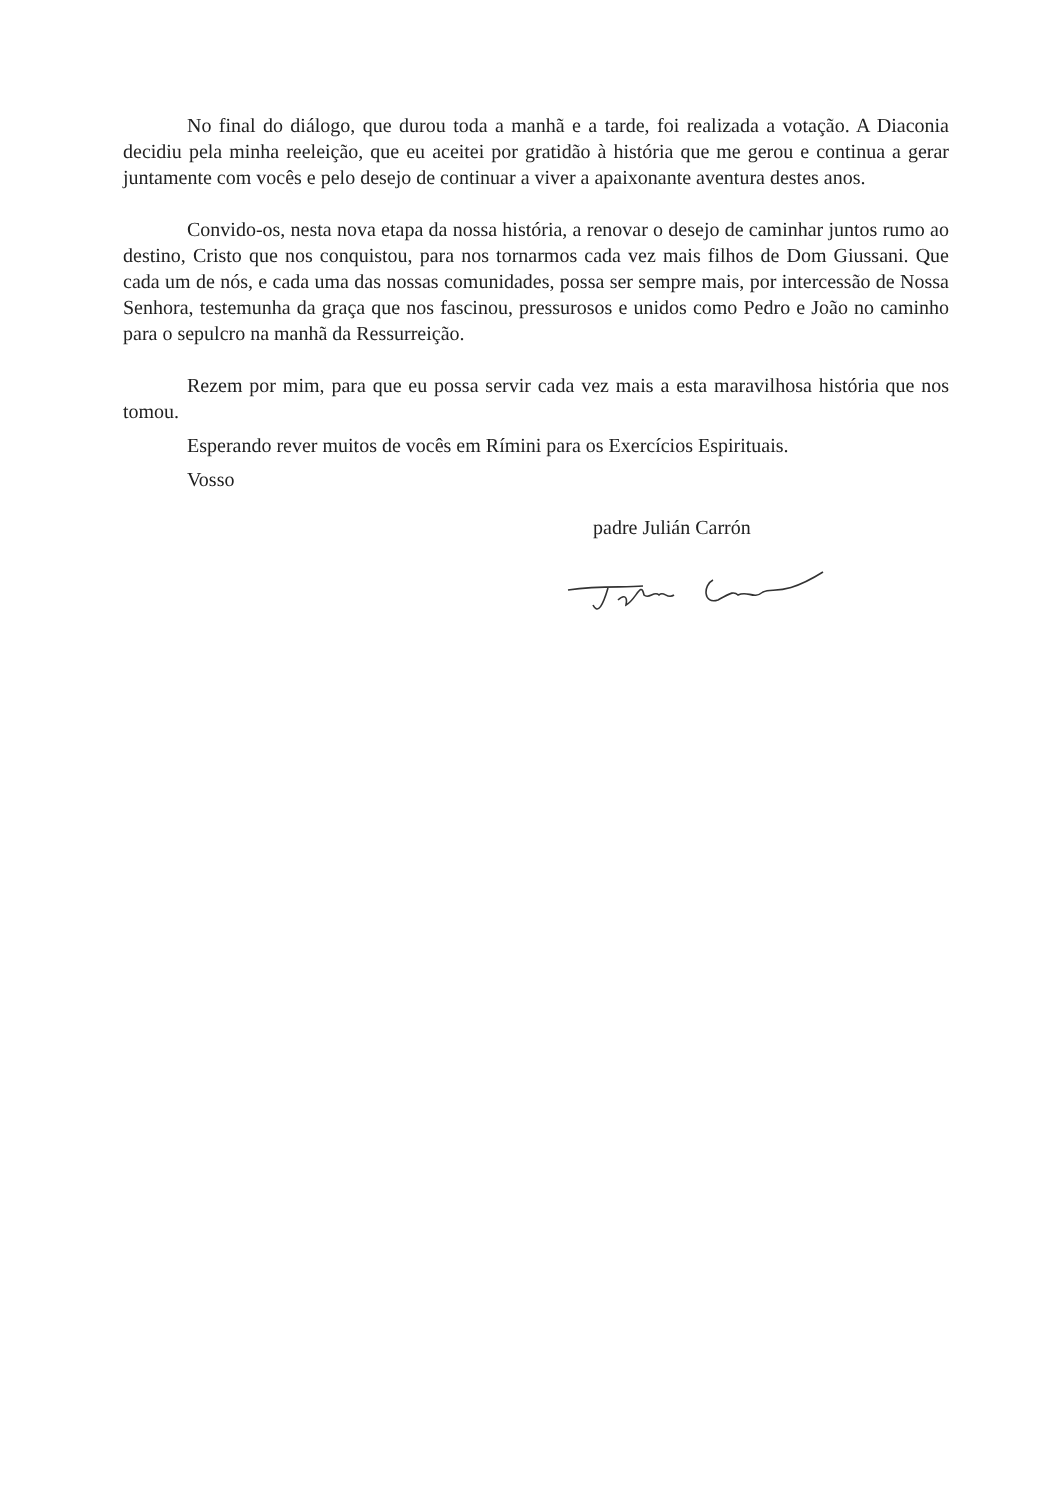No final do diálogo, que durou toda a manhã e a tarde, foi realizada a votação. A Diaconia decidiu pela minha reeleição, que eu aceitei por gratidão à história que me gerou e continua a gerar juntamente com vocês e pelo desejo de continuar a viver a apaixonante aventura destes anos.
Convido-os, nesta nova etapa da nossa história, a renovar o desejo de caminhar juntos rumo ao destino, Cristo que nos conquistou, para nos tornarmos cada vez mais filhos de Dom Giussani. Que cada um de nós, e cada uma das nossas comunidades, possa ser sempre mais, por intercessão de Nossa Senhora, testemunha da graça que nos fascinou, pressurosos e unidos como Pedro e João no caminho para o sepulcro na manhã da Ressurreição.
Rezem por mim, para que eu possa servir cada vez mais a esta maravilhosa história que nos tomou.
Esperando rever muitos de vocês em Rímini para os Exercícios Espirituais.
Vosso
padre Julián Carrón